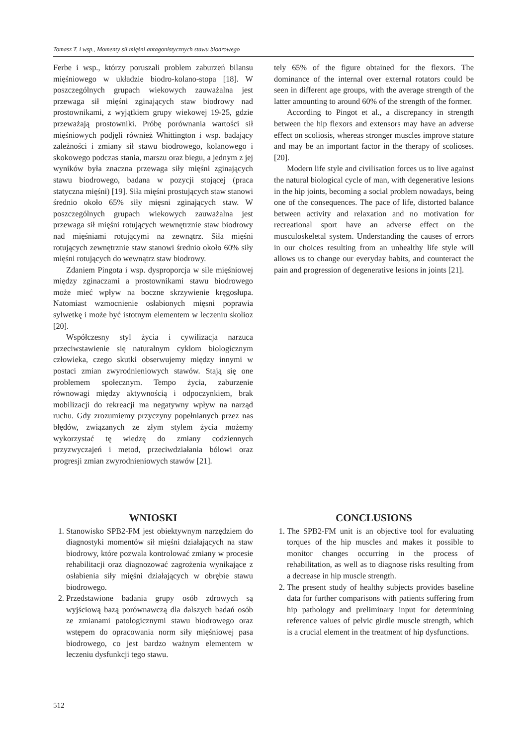Tomasz T. i wsp., Momenty sił mięśni antagonistycznych stawu biodrowego
Ferbe i wsp., którzy poruszali problem zaburzeń bilansu mięśniowego w układzie biodro-kolano-stopa [18]. W poszczególnych grupach wiekowych zauważalna jest przewaga sił mięśni zginających staw biodrowy nad prostownikami, z wyjątkiem grupy wiekowej 19-25, gdzie przeważają prostowniki. Próbę porównania wartości sił mięśniowych podjęli również Whittington i wsp. badający zależności i zmiany sił stawu biodrowego, kolanowego i skokowego podczas stania, marszu oraz biegu, a jednym z jej wyników była znaczna przewaga siły mięśni zginających stawu biodrowego, badana w pozycji stojącej (praca statyczna mięśni) [19]. Siła mięśni prostujących staw stanowi średnio około 65% siły mięsni zginających staw. W poszczególnych grupach wiekowych zauważalna jest przewaga sił mięśni rotujących wewnętrznie staw biodrowy nad mięśniami rotującymi na zewnątrz. Siła mięśni rotujących zewnętrznie staw stanowi średnio około 60% siły mięśni rotujących do wewnątrz staw biodrowy.
Zdaniem Pingota i wsp. dysproporcja w sile mięśniowej między zginaczami a prostownikami stawu biodrowego może mieć wpływ na boczne skrzywienie kręgosłupa. Natomiast wzmocnienie osłabionych mięsni poprawia sylwetkę i może być istotnym elementem w leczeniu skolioz [20].
Współczesny styl życia i cywilizacja narzuca przeciwstawienie się naturalnym cyklom biologicznym człowieka, czego skutki obserwujemy między innymi w postaci zmian zwyrodnieniowych stawów. Stają się one problemem społecznym. Tempo życia, zaburzenie równowagi między aktywnością i odpoczynkiem, brak mobilizacji do rekreacji ma negatywny wpływ na narząd ruchu. Gdy zrozumiemy przyczyny popełnianych przez nas błędów, związanych ze złym stylem życia możemy wykorzystać tę wiedzę do zmiany codziennych przyzwyczajeń i metod, przeciwdziałania bólowi oraz progresji zmian zwyrodnieniowych stawów [21].
tely 65% of the figure obtained for the flexors. The dominance of the internal over external rotators could be seen in different age groups, with the average strength of the latter amounting to around 60% of the strength of the former.
According to Pingot et al., a discrepancy in strength between the hip flexors and extensors may have an adverse effect on scoliosis, whereas stronger muscles improve stature and may be an important factor in the therapy of scolioses. [20].
Modern life style and civilisation forces us to live against the natural biological cycle of man, with degenerative lesions in the hip joints, becoming a social problem nowadays, being one of the consequences. The pace of life, distorted balance between activity and relaxation and no motivation for recreational sport have an adverse effect on the musculoskeletal system. Understanding the causes of errors in our choices resulting from an unhealthy life style will allows us to change our everyday habits, and counteract the pain and progression of degenerative lesions in joints [21].
WNIOSKI
1. Stanowisko SPB2-FM jest obiektywnym narzędziem do diagnostyki momentów sił mięśni działających na staw biodrowy, które pozwala kontrolować zmiany w procesie rehabilitacji oraz diagnozować zagrożenia wynikające z osłabienia siły mięśni działających w obrębie stawu biodrowego.
2. Przedstawione badania grupy osób zdrowych są wyjściową bazą porównawczą dla dalszych badań osób ze zmianami patologicznymi stawu biodrowego oraz wstępem do opracowania norm siły mięśniowej pasa biodrowego, co jest bardzo ważnym elementem w leczeniu dysfunkcji tego stawu.
CONCLUSIONS
1. The SPB2-FM unit is an objective tool for evaluating torques of the hip muscles and makes it possible to monitor changes occurring in the process of rehabilitation, as well as to diagnose risks resulting from a decrease in hip muscle strength.
2. The present study of healthy subjects provides baseline data for further comparisons with patients suffering from hip pathology and preliminary input for determining reference values of pelvic girdle muscle strength, which is a crucial element in the treatment of hip dysfunctions.
512